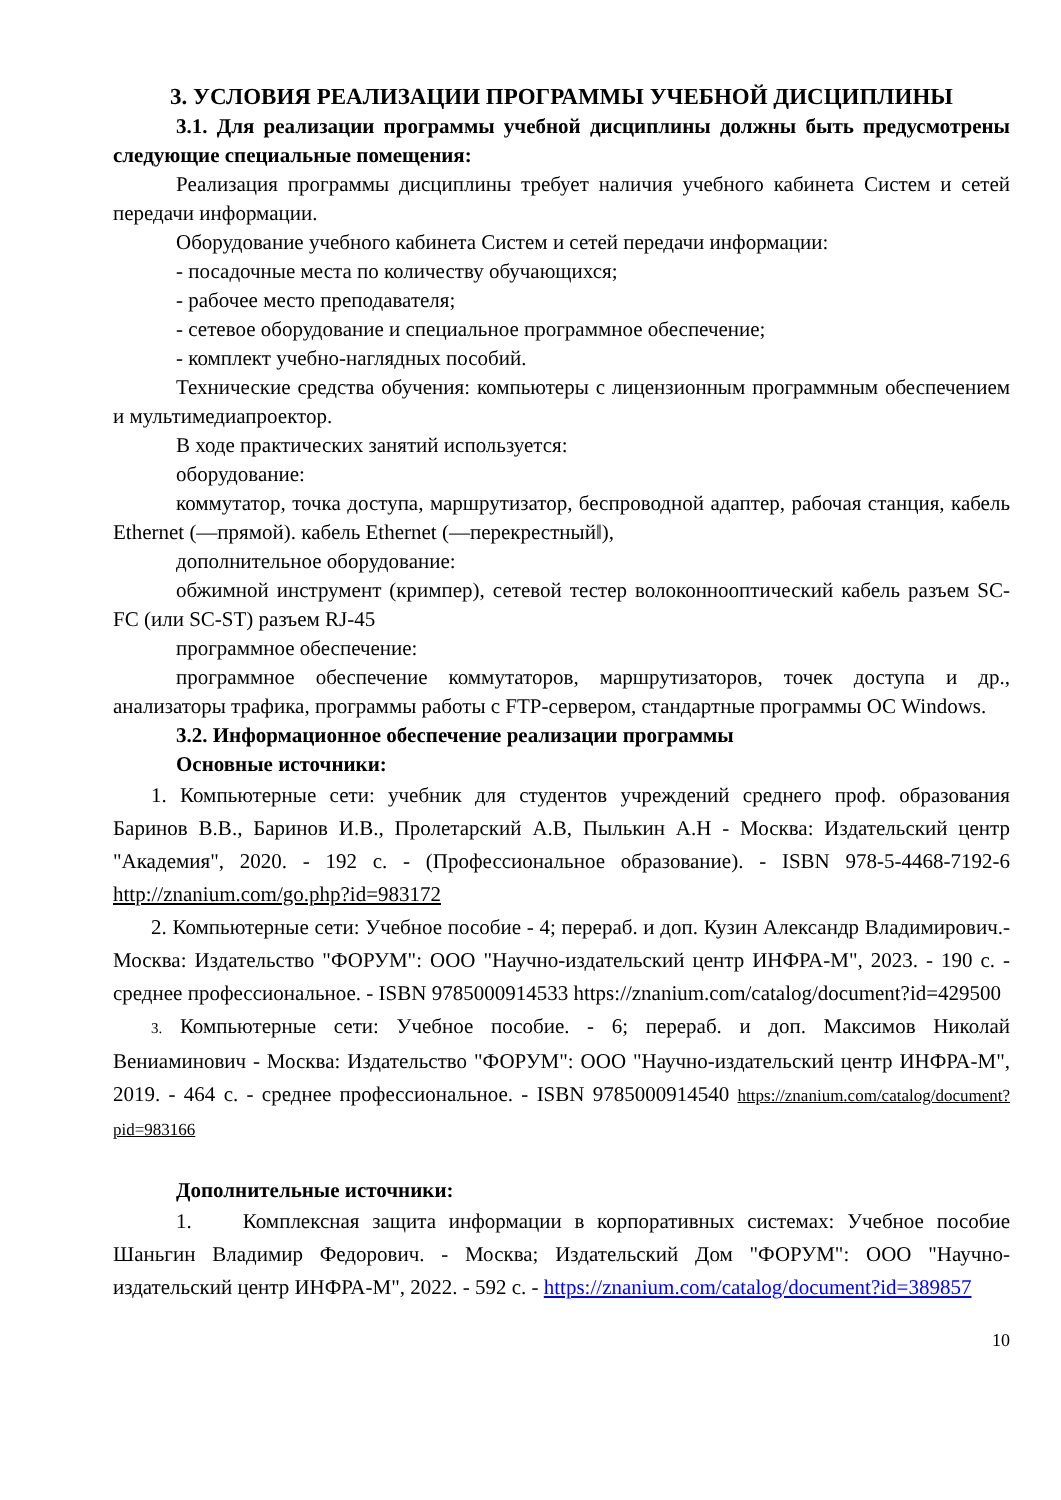3. УСЛОВИЯ РЕАЛИЗАЦИИ ПРОГРАММЫ УЧЕБНОЙ ДИСЦИПЛИНЫ
3.1. Для реализации программы учебной дисциплины должны быть предусмотрены следующие специальные помещения:
Реализация программы дисциплины требует наличия учебного кабинета Систем и сетей передачи информации.
Оборудование учебного кабинета Систем и сетей передачи информации:
- посадочные места по количеству обучающихся;
- рабочее место преподавателя;
- сетевое оборудование и специальное программное обеспечение;
- комплект учебно-наглядных пособий.
Технические средства обучения: компьютеры с лицензионным программным обеспечением и мультимедиапроектор.
В ходе практических занятий используется:
оборудование:
коммутатор, точка доступа, маршрутизатор, беспроводной адаптер, рабочая станция, кабель Ethernet (―прямой). кабель Ethernet (―перекрестный‖),
дополнительное оборудование:
обжимной инструмент (кримпер), сетевой тестер волоконнооптический кабель разъем SC-FC (или SC-ST) разъем RJ-45
программное обеспечение:
программное обеспечение коммутаторов, маршрутизаторов, точек доступа и др., анализаторы трафика, программы работы с FTP-сервером, стандартные программы ОС Windows.
3.2. Информационное обеспечение реализации программы
Основные источники:
1. Компьютерные сети: учебник для студентов учреждений среднего проф. образования Баринов В.В., Баринов И.В., Пролетарский А.В, Пылькин А.Н - Москва: Издательский центр "Академия", 2020. - 192 с. - (Профессиональное образование). - ISBN 978-5-4468-7192-6 http://znanium.com/go.php?id=983172
2. Компьютерные сети: Учебное пособие - 4; перераб. и доп. Кузин Александр Владимирович.- Москва: Издательство "ФОРУМ": ООО "Научно-издательский центр ИНФРА-М", 2023. - 190 с. - среднее профессиональное. - ISBN 9785000914533 https://znanium.com/catalog/document?id=429500
3. Компьютерные сети: Учебное пособие. - 6; перераб. и доп. Максимов Николай Вениаминович - Москва: Издательство "ФОРУМ": ООО "Научно-издательский центр ИНФРА-М", 2019. - 464 с. - среднее профессиональное. - ISBN 9785000914540 https://znanium.com/catalog/document?pid=983166
Дополнительные источники:
1. Комплексная защита информации в корпоративных системах: Учебное пособие Шаньгин Владимир Федорович. - Москва; Издательский Дом "ФОРУМ": ООО "Научно-издательский центр ИНФРА-М", 2022. - 592 с. - https://znanium.com/catalog/document?id=389857
10